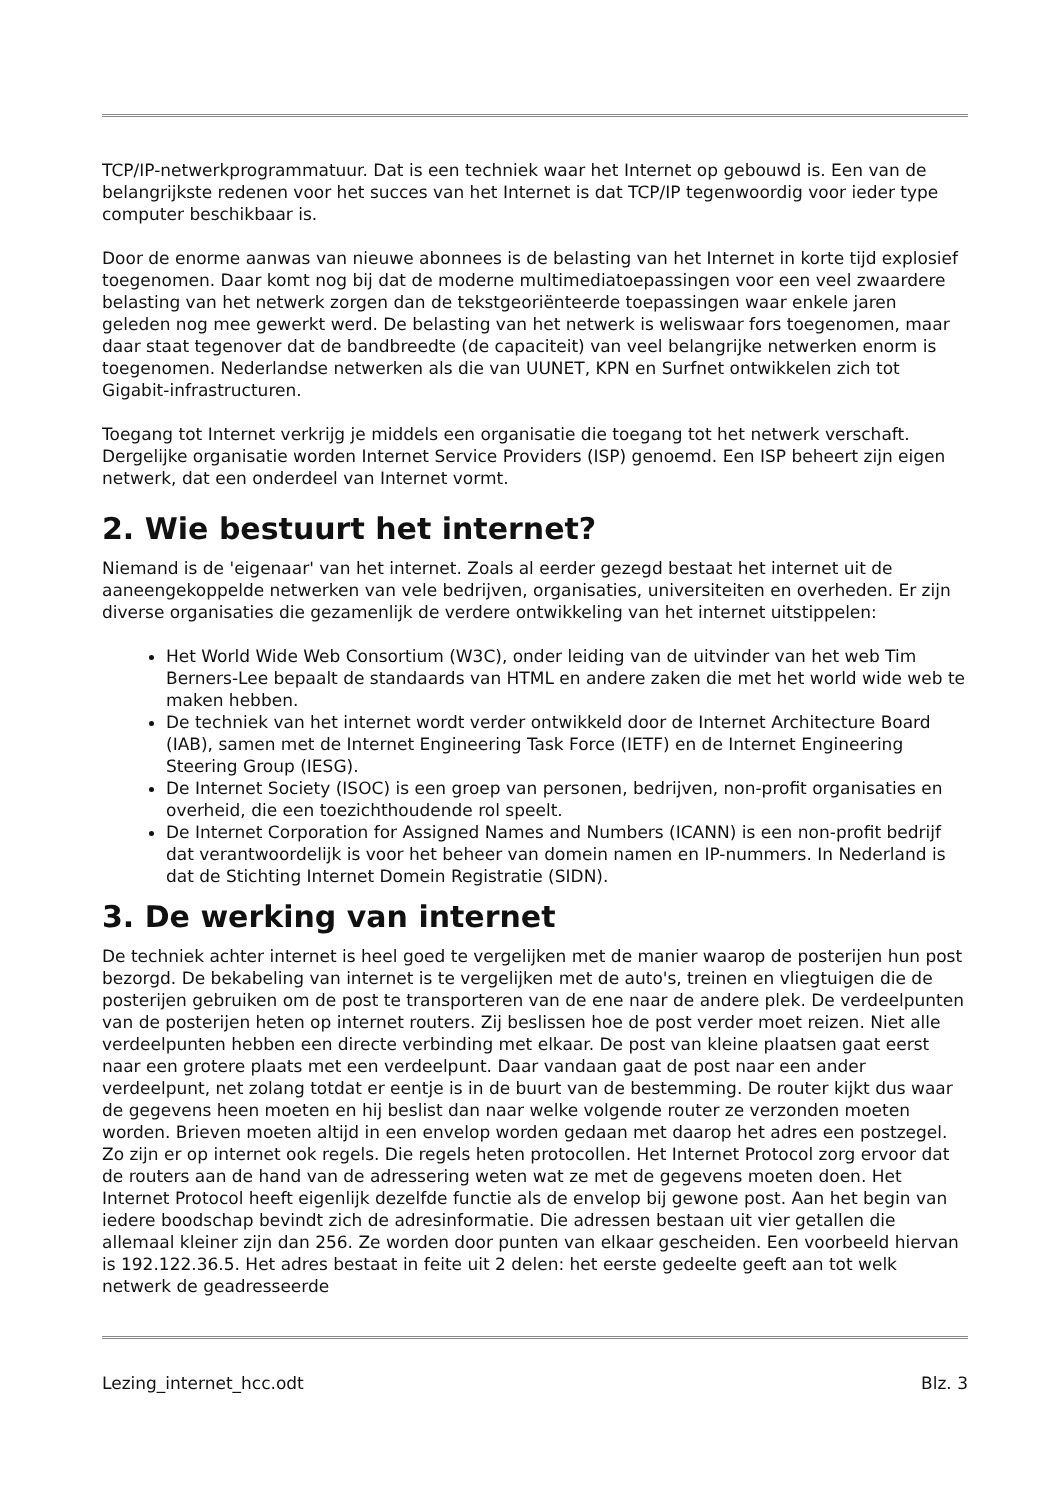TCP/IP-netwerkprogrammatuur. Dat is een techniek waar het Internet op gebouwd is. Een van de belangrijkste redenen voor het succes van het Internet is dat TCP/IP tegenwoordig voor ieder type computer beschikbaar is.
Door de enorme aanwas van nieuwe abonnees is de belasting van het Internet in korte tijd explosief toegenomen. Daar komt nog bij dat de moderne multimediatoepassingen voor een veel zwaardere belasting van het netwerk zorgen dan de tekstgeoriënteerde toepassingen waar enkele jaren geleden nog mee gewerkt werd. De belasting van het netwerk is weliswaar fors toegenomen, maar daar staat tegenover dat de bandbreedte (de capaciteit) van veel belangrijke netwerken enorm is toegenomen. Nederlandse netwerken als die van UUNET, KPN en Surfnet ontwikkelen zich tot Gigabit-infrastructuren.
Toegang tot Internet verkrijg je middels een organisatie die toegang tot het netwerk verschaft. Dergelijke organisatie worden Internet Service Providers (ISP) genoemd. Een ISP beheert zijn eigen netwerk, dat een onderdeel van Internet vormt.
2. Wie bestuurt het internet?
Niemand is de 'eigenaar' van het internet. Zoals al eerder gezegd bestaat het internet uit de aaneengekoppelde netwerken van vele bedrijven, organisaties, universiteiten en overheden. Er zijn diverse organisaties die gezamenlijk de verdere ontwikkeling van het internet uitstippelen:
Het World Wide Web Consortium (W3C), onder leiding van de uitvinder van het web Tim Berners-Lee bepaalt de standaards van HTML en andere zaken die met het world wide web te maken hebben.
De techniek van het internet wordt verder ontwikkeld door de Internet Architecture Board (IAB), samen met de Internet Engineering Task Force (IETF) en de Internet Engineering Steering Group (IESG).
De Internet Society (ISOC) is een groep van personen, bedrijven, non-profit organisaties en overheid, die een toezichthoudende rol speelt.
De Internet Corporation for Assigned Names and Numbers (ICANN) is een non-profit bedrijf dat verantwoordelijk is voor het beheer van domein namen en IP-nummers. In Nederland is dat de Stichting Internet Domein Registratie (SIDN).
3. De werking van internet
De techniek achter internet is heel goed te vergelijken met de manier waarop de posterijen hun post bezorgd. De bekabeling van internet is te vergelijken met de auto's, treinen en vliegtuigen die de posterijen gebruiken om de post te transporteren van de ene naar de andere plek. De verdeelpunten van de posterijen heten op internet routers. Zij beslissen hoe de post verder moet reizen. Niet alle verdeelpunten hebben een directe verbinding met elkaar. De post van kleine plaatsen gaat eerst naar een grotere plaats met een verdeelpunt. Daar vandaan gaat de post naar een ander verdeelpunt, net zolang totdat er eentje is in de buurt van de bestemming. De router kijkt dus waar de gegevens heen moeten en hij beslist dan naar welke volgende router ze verzonden moeten worden. Brieven moeten altijd in een envelop worden gedaan met daarop het adres een postzegel. Zo zijn er op internet ook regels. Die regels heten protocollen. Het Internet Protocol zorg ervoor dat de routers aan de hand van de adressering weten wat ze met de gegevens moeten doen. Het Internet Protocol heeft eigenlijk dezelfde functie als de envelop bij gewone post. Aan het begin van iedere boodschap bevindt zich de adresinformatie. Die adressen bestaan uit vier getallen die allemaal kleiner zijn dan 256. Ze worden door punten van elkaar gescheiden. Een voorbeeld hiervan is 192.122.36.5. Het adres bestaat in feite uit 2 delen: het eerste gedeelte geeft aan tot welk netwerk de geadresseerde
Lezing_internet_hcc.odt Blz. 3